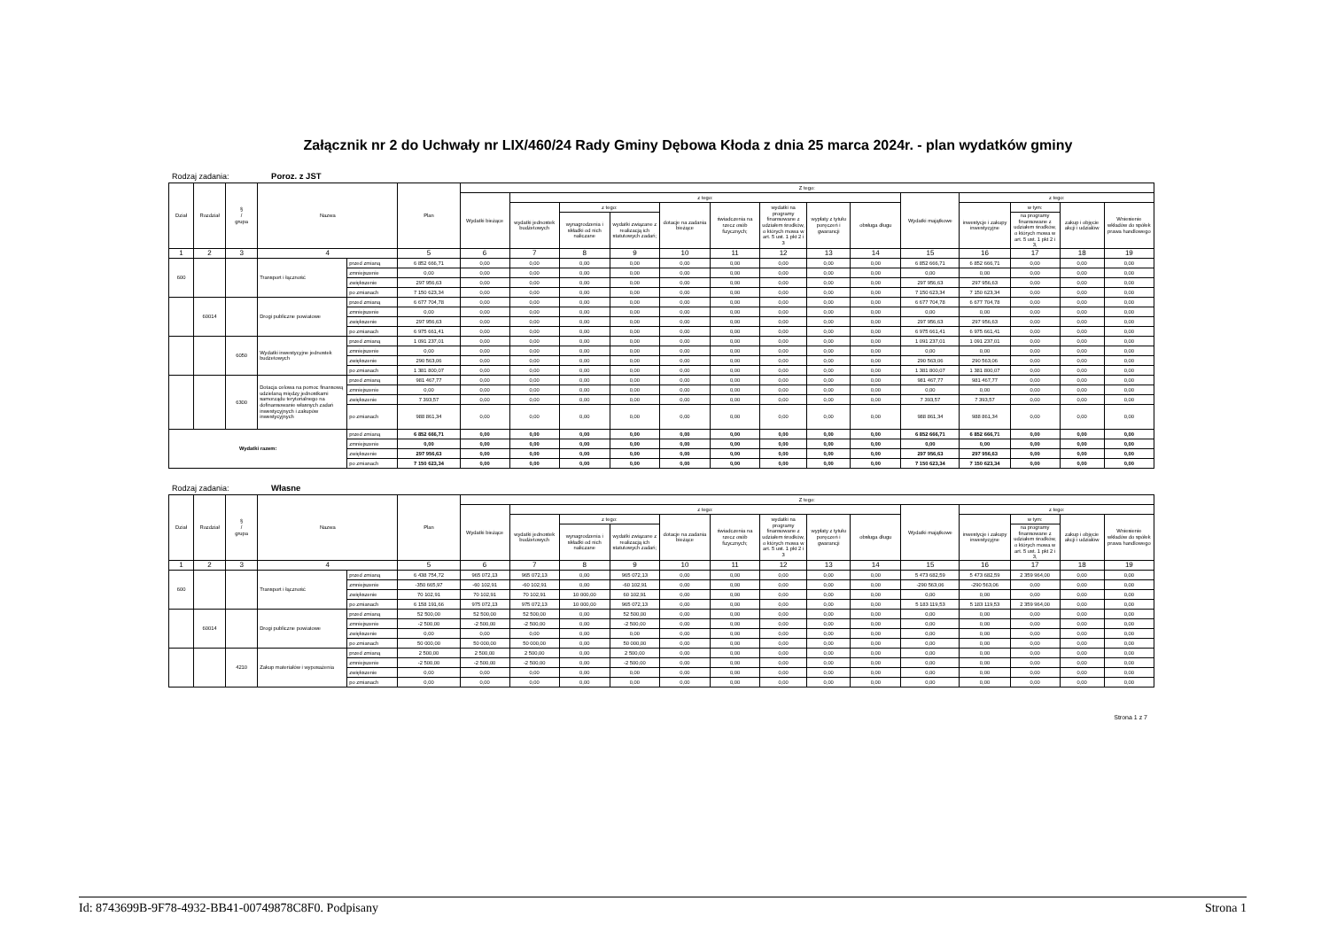Załącznik nr 2 do Uchwały nr LIX/460/24 Rady Gminy Dębowa Kłoda z dnia 25 marca 2024r. - plan wydatków gminy
Rodzaj zadania: Poroz. z JST
| Dział | Rozdział | § / grupa | Nazwa | | Plan | Z tego: | | | | | | | | | | | | | |
| --- | --- | --- | --- | --- | --- | --- | --- | --- | --- | --- | --- | --- | --- | --- | --- | --- | --- | --- | --- |
| | | | | | | Wydatki bieżące | z tego: | | | | | | | | Wydatki majątkowe | z tego: | | | |
| | | | | | | | wydatki jednostek budżetowych | z tego: | | dotacje na zadania bieżące | świadczenia na rzecz osób fizycznych; | wydatki na programy finansowane z udziałem środków, o których mowa w art. 5 ust. 1 pkt 2 i 3 | wypłaty z tytułu poręczeń i gwarancji | obsługa długu | | inwestycje i zakupy inwestycyjne | w tym: | zakup i objęcie akcji i udziałów | Wniesienie wkładów do spółek prawa handlowego |
| | | | | | | | | wynagrodzenia i składki od nich naliczane | wydatki związane z realizacją ich statutowych zadań; | | | | | | | | na programy finansowane z udziałem środków, o których mowa w art. 5 ust. 1 pkt 2 i 3, | | |
| 1 | 2 | 3 | 4 | | 5 | 6 | 7 | 8 | 9 | 10 | 11 | 12 | 13 | 14 | 15 | 16 | 17 | 18 | 19 |
| 600 | | | Transport i łączność | przed zmianą | 6 852 666,71 | 0,00 | 0,00 | 0,00 | 0,00 | 0,00 | 0,00 | 0,00 | 0,00 | 0,00 | 6 852 666,71 | 6 852 666,71 | 0,00 | 0,00 | 0,00 |
| | | | | zmniejszenie | 0,00 | 0,00 | 0,00 | 0,00 | 0,00 | 0,00 | 0,00 | 0,00 | 0,00 | 0,00 | 0,00 | 0,00 | 0,00 | 0,00 | 0,00 |
| | | | | zwiększenie | 297 956,63 | 0,00 | 0,00 | 0,00 | 0,00 | 0,00 | 0,00 | 0,00 | 0,00 | 0,00 | 297 956,63 | 297 956,63 | 0,00 | 0,00 | 0,00 |
| | | | | po zmianach | 7 150 623,34 | 0,00 | 0,00 | 0,00 | 0,00 | 0,00 | 0,00 | 0,00 | 0,00 | 0,00 | 7 150 623,34 | 7 150 623,34 | 0,00 | 0,00 | 0,00 |
| | 60014 | | Drogi publiczne powiatowe | przed zmianą | 6 677 704,78 | 0,00 | 0,00 | 0,00 | 0,00 | 0,00 | 0,00 | 0,00 | 0,00 | 0,00 | 6 677 704,78 | 6 677 704,78 | 0,00 | 0,00 | 0,00 |
| | | | | zmniejszenie | 0,00 | 0,00 | 0,00 | 0,00 | 0,00 | 0,00 | 0,00 | 0,00 | 0,00 | 0,00 | 0,00 | 0,00 | 0,00 | 0,00 | 0,00 |
| | | | | zwiększenie | 297 956,63 | 0,00 | 0,00 | 0,00 | 0,00 | 0,00 | 0,00 | 0,00 | 0,00 | 0,00 | 297 956,63 | 297 956,63 | 0,00 | 0,00 | 0,00 |
| | | | | po zmianach | 6 975 661,41 | 0,00 | 0,00 | 0,00 | 0,00 | 0,00 | 0,00 | 0,00 | 0,00 | 0,00 | 6 975 661,41 | 6 975 661,41 | 0,00 | 0,00 | 0,00 |
| | | 6050 | Wydatki inwestycyjne jednostek budżetowych | przed zmianą | 1 091 237,01 | 0,00 | 0,00 | 0,00 | 0,00 | 0,00 | 0,00 | 0,00 | 0,00 | 0,00 | 1 091 237,01 | 1 091 237,01 | 0,00 | 0,00 | 0,00 |
| | | | | zmniejszenie | 0,00 | 0,00 | 0,00 | 0,00 | 0,00 | 0,00 | 0,00 | 0,00 | 0,00 | 0,00 | 0,00 | 0,00 | 0,00 | 0,00 | 0,00 |
| | | | | zwiększenie | 290 563,06 | 0,00 | 0,00 | 0,00 | 0,00 | 0,00 | 0,00 | 0,00 | 0,00 | 0,00 | 290 563,06 | 290 563,06 | 0,00 | 0,00 | 0,00 |
| | | | | po zmianach | 1 381 800,07 | 0,00 | 0,00 | 0,00 | 0,00 | 0,00 | 0,00 | 0,00 | 0,00 | 0,00 | 1 381 800,07 | 1 381 800,07 | 0,00 | 0,00 | 0,00 |
| | | 6300 | Dotacja celowa na pomoc finansową udzielaną między jednostkami samorządu terytorialnego na dofinansowanie własnych zadań inwestycyjnych i zakupów inwestycyjnych | przed zmianą | 981 467,77 | 0,00 | 0,00 | 0,00 | 0,00 | 0,00 | 0,00 | 0,00 | 0,00 | 0,00 | 981 467,77 | 981 467,77 | 0,00 | 0,00 | 0,00 |
| | | | | zmniejszenie | 0,00 | 0,00 | 0,00 | 0,00 | 0,00 | 0,00 | 0,00 | 0,00 | 0,00 | 0,00 | 0,00 | 0,00 | 0,00 | 0,00 | 0,00 |
| | | | | zwiększenie | 7 393,57 | 0,00 | 0,00 | 0,00 | 0,00 | 0,00 | 0,00 | 0,00 | 0,00 | 0,00 | 7 393,57 | 7 393,57 | 0,00 | 0,00 | 0,00 |
| | | | | po zmianach | 988 861,34 | 0,00 | 0,00 | 0,00 | 0,00 | 0,00 | 0,00 | 0,00 | 0,00 | 0,00 | 988 861,34 | 988 861,34 | 0,00 | 0,00 | 0,00 |
| Wydatki razem: | | | | przed zmianą | 6 852 666,71 | 0,00 | 0,00 | 0,00 | 0,00 | 0,00 | 0,00 | 0,00 | 0,00 | 0,00 | 6 852 666,71 | 6 852 666,71 | 0,00 | 0,00 | 0,00 |
| | | | | zmniejszenie | 0,00 | 0,00 | 0,00 | 0,00 | 0,00 | 0,00 | 0,00 | 0,00 | 0,00 | 0,00 | 0,00 | 0,00 | 0,00 | 0,00 | 0,00 |
| | | | | zwiększenie | 297 956,63 | 0,00 | 0,00 | 0,00 | 0,00 | 0,00 | 0,00 | 0,00 | 0,00 | 0,00 | 297 956,63 | 297 956,63 | 0,00 | 0,00 | 0,00 |
| | | | | po zmianach | 7 150 623,34 | 0,00 | 0,00 | 0,00 | 0,00 | 0,00 | 0,00 | 0,00 | 0,00 | 0,00 | 7 150 623,34 | 7 150 623,34 | 0,00 | 0,00 | 0,00 |
Rodzaj zadania: Własne
| Dział | Rozdział | § / grupa | Nazwa | | Plan | Z tego: | | | | | | | | | | | | | |
| --- | --- | --- | --- | --- | --- | --- | --- | --- | --- | --- | --- | --- | --- | --- | --- | --- | --- | --- | --- |
| | | | | | | Wydatki bieżące | z tego: | | | | | | | | Wydatki majątkowe | z tego: | | | |
| | | | | | | | wydatki jednostek budżetowych | z tego: | | dotacje na zadania bieżące | świadczenia na rzecz osób fizycznych; | wydatki na programy finansowane z udziałem środków, o których mowa w art. 5 ust. 1 pkt 2 i 3 | wypłaty z tytułu poręczeń i gwarancji | obsługa długu | | inwestycje i zakupy inwestycyjne | w tym: | zakup i objęcie akcji i udziałów | Wniesienie wkładów do spółek prawa handlowego |
| | | | | | | | | wynagrodzenia i składki od nich naliczane | wydatki związane z realizacją ich statutowych zadań; | | | | | | | | na programy finansowane z udziałem środków, o których mowa w art. 5 ust. 1 pkt 2 i 3, | | |
| 1 | 2 | 3 | 4 | | 5 | 6 | 7 | 8 | 9 | 10 | 11 | 12 | 13 | 14 | 15 | 16 | 17 | 18 | 19 |
| 600 | | | Transport i łączność | przed zmianą | 6 438 754,72 | 965 072,13 | 965 072,13 | 0,00 | 965 072,13 | 0,00 | 0,00 | 0,00 | 0,00 | 0,00 | 5 473 682,59 | 5 473 682,59 | 2 359 964,00 | 0,00 | 0,00 |
| | | | | zmniejszenie | -350 665,97 | -60 102,91 | -60 102,91 | 0,00 | -60 102,91 | 0,00 | 0,00 | 0,00 | 0,00 | 0,00 | -290 563,06 | -290 563,06 | 0,00 | 0,00 | 0,00 |
| | | | | zwiększenie | 70 102,91 | 70 102,91 | 70 102,91 | 10 000,00 | 60 102,91 | 0,00 | 0,00 | 0,00 | 0,00 | 0,00 | 0,00 | 0,00 | 0,00 | 0,00 | 0,00 |
| | | | | po zmianach | 6 158 191,66 | 975 072,13 | 975 072,13 | 10 000,00 | 965 072,13 | 0,00 | 0,00 | 0,00 | 0,00 | 0,00 | 5 183 119,53 | 5 183 119,53 | 2 359 964,00 | 0,00 | 0,00 |
| | 60014 | | Drogi publiczne powiatowe | przed zmianą | 52 500,00 | 52 500,00 | 52 500,00 | 0,00 | 52 500,00 | 0,00 | 0,00 | 0,00 | 0,00 | 0,00 | 0,00 | 0,00 | 0,00 | 0,00 | 0,00 |
| | | | | zmniejszenie | -2 500,00 | -2 500,00 | -2 500,00 | 0,00 | -2 500,00 | 0,00 | 0,00 | 0,00 | 0,00 | 0,00 | 0,00 | 0,00 | 0,00 | 0,00 | 0,00 |
| | | | | zwiększenie | 0,00 | 0,00 | 0,00 | 0,00 | 0,00 | 0,00 | 0,00 | 0,00 | 0,00 | 0,00 | 0,00 | 0,00 | 0,00 | 0,00 | 0,00 |
| | | | | po zmianach | 50 000,00 | 50 000,00 | 50 000,00 | 0,00 | 50 000,00 | 0,00 | 0,00 | 0,00 | 0,00 | 0,00 | 0,00 | 0,00 | 0,00 | 0,00 | 0,00 |
| | | 4210 | Zakup materiałów i wyposażenia | przed zmianą | 2 500,00 | 2 500,00 | 2 500,00 | 0,00 | 2 500,00 | 0,00 | 0,00 | 0,00 | 0,00 | 0,00 | 0,00 | 0,00 | 0,00 | 0,00 | 0,00 |
| | | | | zmniejszenie | -2 500,00 | -2 500,00 | -2 500,00 | 0,00 | -2 500,00 | 0,00 | 0,00 | 0,00 | 0,00 | 0,00 | 0,00 | 0,00 | 0,00 | 0,00 | 0,00 |
| | | | | zwiększenie | 0,00 | 0,00 | 0,00 | 0,00 | 0,00 | 0,00 | 0,00 | 0,00 | 0,00 | 0,00 | 0,00 | 0,00 | 0,00 | 0,00 | 0,00 |
| | | | | po zmianach | 0,00 | 0,00 | 0,00 | 0,00 | 0,00 | 0,00 | 0,00 | 0,00 | 0,00 | 0,00 | 0,00 | 0,00 | 0,00 | 0,00 | 0,00 |
Strona 1 z 7
Id: 8743699B-9F78-4932-BB41-00749878C8F0. Podpisany Strona 1